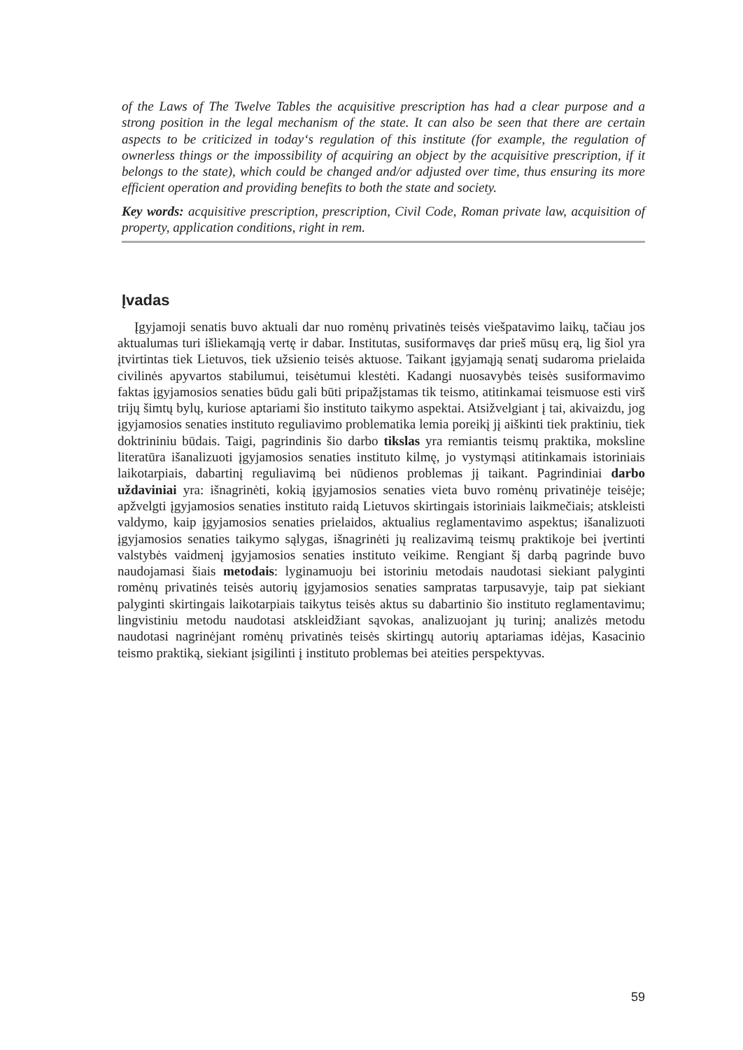of the Laws of The Twelve Tables the acquisitive prescription has had a clear purpose and a strong position in the legal mechanism of the state. It can also be seen that there are certain aspects to be criticized in today‘s regulation of this institute (for example, the regulation of ownerless things or the impossibility of acquiring an object by the acquisitive prescription, if it belongs to the state), which could be changed and/or adjusted over time, thus ensuring its more efficient operation and providing benefits to both the state and society.
Key words: acquisitive prescription, prescription, Civil Code, Roman private law, acquisition of property, application conditions, right in rem.
Įvadas
Įgyjamoji senatis buvo aktuali dar nuo romėnų privatinės teisės viešpatavimo laikų, tačiau jos aktualumas turi išliekamąją vertę ir dabar. Institutas, susiformavęs dar prieš mūsų erą, lig šiol yra įtvirtintas tiek Lietuvos, tiek užsienio teisės aktuose. Taikant įgyjamąją senatį sudaroma prielaida civilinės apyvartos stabilumui, teisėtumui klestėti. Kadangi nuosavybės teisės susiformavimo faktas įgyjamosios senaties būdu gali būti pripažįstamas tik teismo, atitinkamai teismuose esti virš trijų šimtų bylų, kuriose aptariami šio instituto taikymo aspektai. Atsižvelgiant į tai, akivaizdu, jog įgyjamosios senaties instituto reguliavimo problematika lemia poreikį jį aiškinti tiek praktiniu, tiek doktrininiu būdais. Taigi, pagrindinis šio darbo tikslas yra remiantis teismų praktika, moksline literatūra išanalizuoti įgyjamosios senaties instituto kilmę, jo vystymąsi atitinkamais istoriniais laikotarpiais, dabartinį reguliavimą bei nūdienos problemas jį taikant. Pagrindiniai darbo uždaviniai yra: išnagrinėti, kokią įgyjamosios senaties vieta buvo romėnų privatinėje teisėje; apžvelgti įgyjamosios senaties instituto raidą Lietuvos skirtingais istoriniais laikmečiais; atskleisti valdymo, kaip įgyjamosios senaties prielaidos, aktualius reglamentavimo aspektus; išanalizuoti įgyjamosios senaties taikymo sąlygas, išnagrinėti jų realizavimą teismų praktikoje bei įvertinti valstybės vaidmenį įgyjamosios senaties instituto veikime. Rengiant šį darbą pagrinde buvo naudojamasi šiais metodais: lyginamuoju bei istoriniu metodais naudotasi siekiant palyginti romėnų privatinės teisės autorių įgyjamosios senaties sampratas tarpusavyje, taip pat siekiant palyginti skirtingais laikotarpiais taikytus teisės aktus su dabartinio šio instituto reglamentavimu; lingvistiniu metodu naudotasi atskleidžiant sąvokas, analizuojant jų turinį; analizės metodu naudotasi nagrinėjant romėnų privatinės teisės skirtingų autorių aptariamas idėjas, Kasacinio teismo praktiką, siekiant įsigilinti į instituto problemas bei ateities perspektyvas.
59